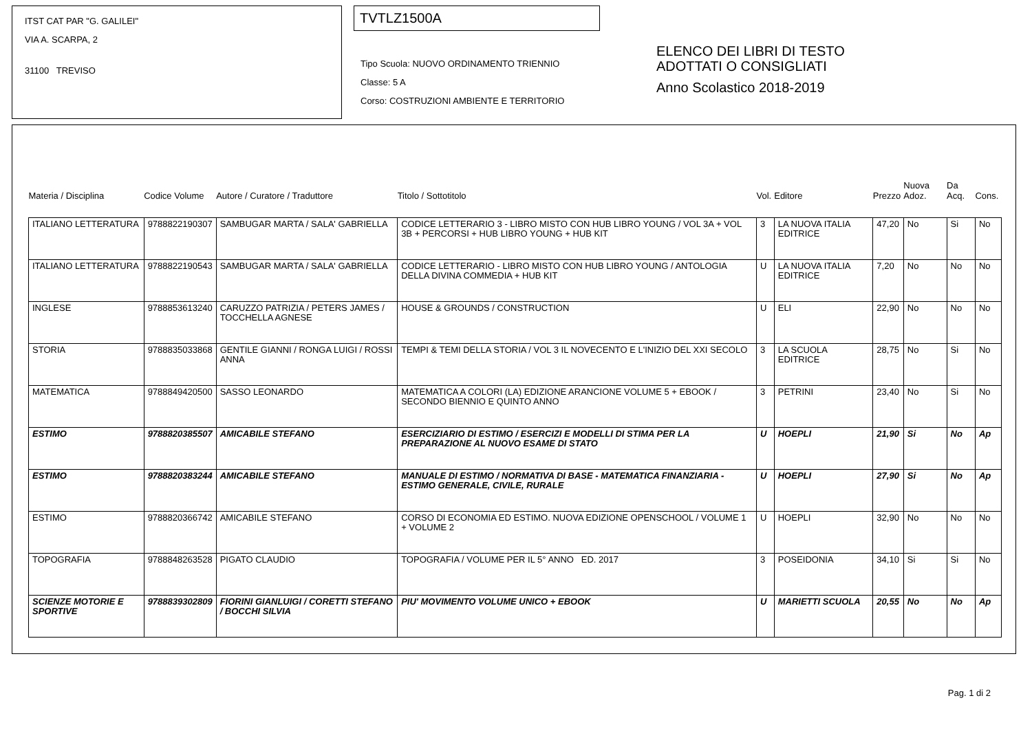ITST CAT PAR "G. GALILEI"
VIA A. SCARPA, 2
31100 TREVISO
TVTLZ1500A
Tipo Scuola: NUOVO ORDINAMENTO TRIENNIO
Classe: 5 A
Corso: COSTRUZIONI AMBIENTE E TERRITORIO
ELENCO DEI LIBRI DI TESTO
ADOTTATI O CONSIGLIATI
Anno Scolastico 2018-2019
| Materia / Disciplina | Codice Volume | Autore / Curatore / Traduttore | Titolo / Sottotitolo | Vol. | Editore | Prezzo | Nuova Adoz. | Da Acq. | Cons. |
| --- | --- | --- | --- | --- | --- | --- | --- | --- | --- |
| ITALIANO LETTERATURA | 9788822190307 | SAMBUGAR MARTA / SALA' GABRIELLA | CODICE LETTERARIO 3 - LIBRO MISTO CON HUB LIBRO YOUNG / VOL 3A + VOL 3B + PERCORSI + HUB LIBRO YOUNG + HUB KIT | 3 | LA NUOVA ITALIA EDITRICE | 47,20 | No | Si | No |
| ITALIANO LETTERATURA | 9788822190543 | SAMBUGAR MARTA / SALA' GABRIELLA | CODICE LETTERARIO - LIBRO MISTO CON HUB LIBRO YOUNG / ANTOLOGIA DELLA DIVINA COMMEDIA + HUB KIT | U | LA NUOVA ITALIA EDITRICE | 7,20 | No | No | No |
| INGLESE | 9788853613240 | CARUZZO PATRIZIA / PETERS JAMES / TOCCHELLA AGNESE | HOUSE & GROUNDS / CONSTRUCTION | U | ELI | 22,90 | No | No | No |
| STORIA | 9788835033868 | GENTILE GIANNI / RONGA LUIGI / ROSSI ANNA | TEMPI & TEMI DELLA STORIA / VOL 3 IL NOVECENTO E L'INIZIO DEL XXI SECOLO | 3 | LA SCUOLA EDITRICE | 28,75 | No | Si | No |
| MATEMATICA | 9788849420500 | SASSO LEONARDO | MATEMATICA A COLORI (LA) EDIZIONE ARANCIONE VOLUME 5 + EBOOK / SECONDO BIENNIO E QUINTO ANNO | 3 | PETRINI | 23,40 | No | Si | No |
| ESTIMO | 9788820385507 | AMICABILE STEFANO | ESERCIZIARIO DI ESTIMO / ESERCIZI E MODELLI DI STIMA PER LA PREPARAZIONE AL NUOVO ESAME DI STATO | U | HOEPLI | 21,90 | Si | No | Ap |
| ESTIMO | 9788820383244 | AMICABILE STEFANO | MANUALE DI ESTIMO / NORMATIVA DI BASE - MATEMATICA FINANZIARIA - ESTIMO GENERALE, CIVILE, RURALE | U | HOEPLI | 27,90 | Si | No | Ap |
| ESTIMO | 9788820366742 | AMICABILE STEFANO | CORSO DI ECONOMIA ED ESTIMO. NUOVA EDIZIONE OPENSCHOOL / VOLUME 1 + VOLUME 2 | U | HOEPLI | 32,90 | No | No | No |
| TOPOGRAFIA | 9788848263528 | PIGATO CLAUDIO | TOPOGRAFIA / VOLUME PER IL 5° ANNO ED. 2017 | 3 | POSEIDONIA | 34,10 | Si | Si | No |
| SCIENZE MOTORIE E SPORTIVE | 9788839302809 | FIORINI GIANLUIGI / CORETTI STEFANO / BOCCHI SILVIA | PIU' MOVIMENTO VOLUME UNICO + EBOOK | U | MARIETTI SCUOLA | 20,55 | No | No | Ap |
Pag. 1 di 2